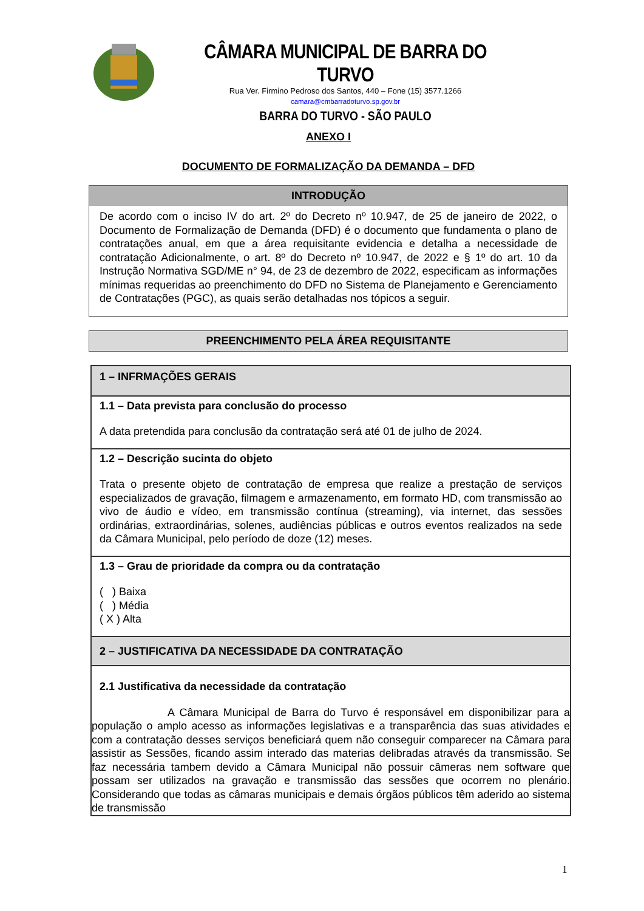CÂMARA MUNICIPAL DE BARRA DO TURVO
Rua Ver. Firmino Pedroso dos Santos, 440 – Fone (15) 3577.1266
camara@cmbarradoturvo.sp.gov.br
BARRA DO TURVO - SÃO PAULO
ANEXO I
DOCUMENTO DE FORMALIZAÇÃO DA DEMANDA – DFD
INTRODUÇÃO
De acordo com o inciso IV do art. 2º do Decreto nº 10.947, de 25 de janeiro de 2022, o Documento de Formalização de Demanda (DFD) é o documento que fundamenta o plano de contratações anual, em que a área requisitante evidencia e detalha a necessidade de contratação Adicionalmente, o art. 8º do Decreto nº 10.947, de 2022 e § 1º do art. 10 da Instrução Normativa SGD/ME n° 94, de 23 de dezembro de 2022, especificam as informações mínimas requeridas ao preenchimento do DFD no Sistema de Planejamento e Gerenciamento de Contratações (PGC), as quais serão detalhadas nos tópicos a seguir.
PREENCHIMENTO PELA ÁREA REQUISITANTE
| 1 – INFRMAÇÕES GERAIS |
| 1.1 – Data prevista para conclusão do processo A data pretendida para conclusão da contratação será até 01 de julho de 2024. |
| 1.2 – Descrição sucinta do objeto Trata o presente objeto de contratação de empresa que realize a prestação de serviços especializados de gravação, filmagem e armazenamento, em formato HD, com transmissão ao vivo de áudio e vídeo, em transmissão contínua (streaming), via internet, das sessões ordinárias, extraordinárias, solenes, audiências públicas e outros eventos realizados na sede da Câmara Municipal, pelo período de doze (12) meses. |
| 1.3 – Grau de prioridade da compra ou da contratação ( ) Baixa ( ) Média ( X ) Alta |
| 2 – JUSTIFICATIVA DA NECESSIDADE DA CONTRATAÇÃO |
| 2.1 Justificativa da necessidade da contratação A Câmara Municipal de Barra do Turvo é responsável em disponibilizar para a população o amplo acesso as informações legislativas e a transparência das suas atividades e com a contratação desses serviços beneficiará quem não conseguir comparecer na Câmara para assistir as Sessões, ficando assim interado das materias delibradas através da transmissão. Se faz necessária tambem devido a Câmara Municipal não possuir câmeras nem software que possam ser utilizados na gravação e transmissão das sessões que ocorrem no plenário. Considerando que todas as câmaras municipais e demais órgãos públicos têm aderido ao sistema de transmissão |
1